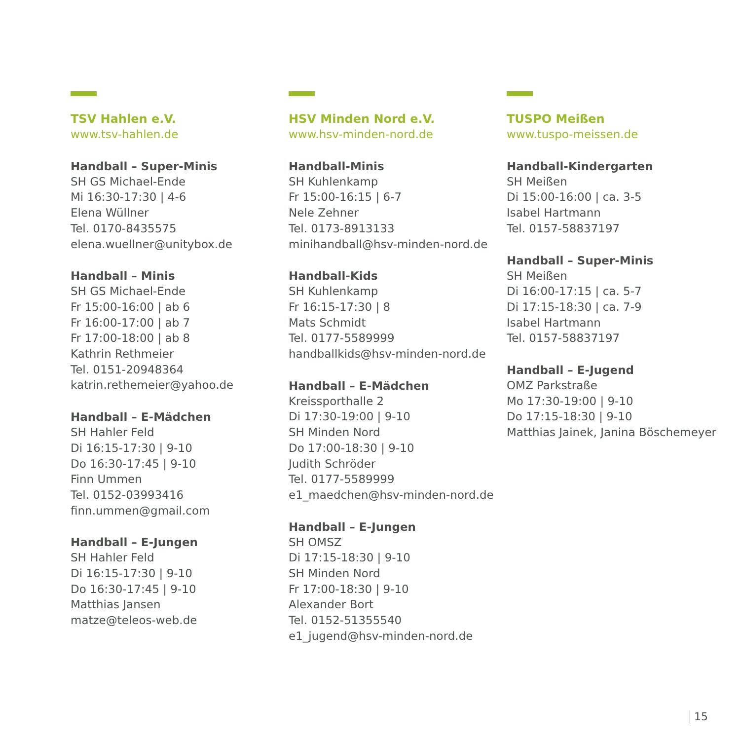TSV Hahlen e.V.
www.tsv-hahlen.de
Handball – Super-Minis
SH GS Michael-Ende
Mi 16:30-17:30 | 4-6
Elena Wüllner
Tel. 0170-8435575
elena.wuellner@unitybox.de
Handball – Minis
SH GS Michael-Ende
Fr 15:00-16:00 | ab 6
Fr 16:00-17:00 | ab 7
Fr 17:00-18:00 | ab 8
Kathrin Rethmeier
Tel. 0151-20948364
katrin.rethemeier@yahoo.de
Handball – E-Mädchen
SH Hahler Feld
Di 16:15-17:30 | 9-10
Do 16:30-17:45 | 9-10
Finn Ummen
Tel. 0152-03993416
finn.ummen@gmail.com
Handball – E-Jungen
SH Hahler Feld
Di 16:15-17:30 | 9-10
Do 16:30-17:45 | 9-10
Matthias Jansen
matze@teleos-web.de
HSV Minden Nord e.V.
www.hsv-minden-nord.de
Handball-Minis
SH Kuhlenkamp
Fr 15:00-16:15 | 6-7
Nele Zehner
Tel. 0173-8913133
minihandball@hsv-minden-nord.de
Handball-Kids
SH Kuhlenkamp
Fr 16:15-17:30 | 8
Mats Schmidt
Tel. 0177-5589999
handballkids@hsv-minden-nord.de
Handball – E-Mädchen
Kreissporthalle 2
Di 17:30-19:00 | 9-10
SH Minden Nord
Do 17:00-18:30 | 9-10
Judith Schröder
Tel. 0177-5589999
e1_maedchen@hsv-minden-nord.de
Handball – E-Jungen
SH OMSZ
Di 17:15-18:30 | 9-10
SH Minden Nord
Fr 17:00-18:30 | 9-10
Alexander Bort
Tel. 0152-51355540
e1_jugend@hsv-minden-nord.de
TUSPO Meißen
www.tuspo-meissen.de
Handball-Kindergarten
SH Meißen
Di 15:00-16:00 | ca. 3-5
Isabel Hartmann
Tel. 0157-58837197
Handball – Super-Minis
SH Meißen
Di 16:00-17:15 | ca. 5-7
Di 17:15-18:30 | ca. 7-9
Isabel Hartmann
Tel. 0157-58837197
Handball – E-Jugend
OMZ Parkstraße
Mo 17:30-19:00 | 9-10
Do 17:15-18:30 | 9-10
Matthias Jainek, Janina Böschemeyer
15